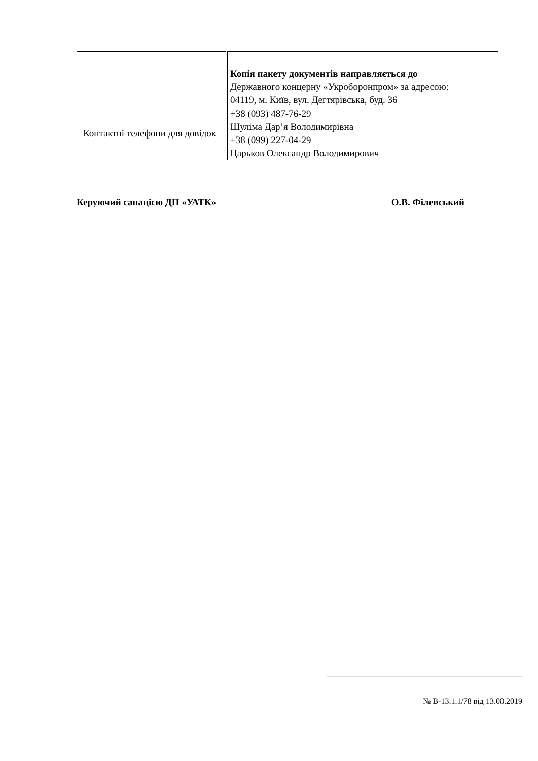| | Копія пакету документів направляється до Державного концерну «Укроборонпром» за адресою: 04119, м. Київ, вул. Дегтярівська, буд. 36 |
| Контактні телефони для довідок | +38 (093) 487-76-29 Шуліма Дар’я Володимирівна +38 (099) 227-04-29 Царьков Олександр Володимирович |
Керуючий санацією ДП «УАТК» О.В. Філевський
№ В-13.1.1/78 від 13.08.2019